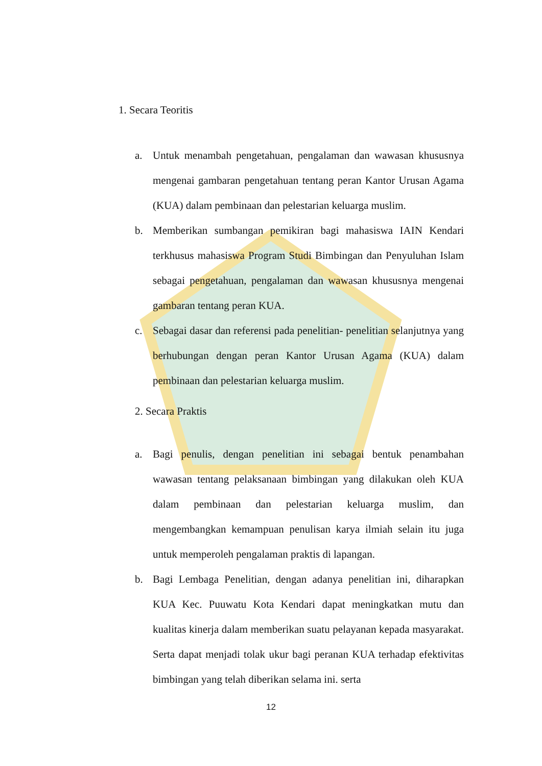1. Secara Teoritis
a. Untuk menambah pengetahuan, pengalaman dan wawasan khususnya mengenai gambaran pengetahuan tentang peran Kantor Urusan Agama (KUA) dalam pembinaan dan pelestarian keluarga muslim.
b. Memberikan sumbangan pemikiran bagi mahasiswa IAIN Kendari terkhusus mahasiswa Program Studi Bimbingan dan Penyuluhan Islam sebagai pengetahuan, pengalaman dan wawasan khususnya mengenai gambaran tentang peran KUA.
c. Sebagai dasar dan referensi pada penelitian- penelitian selanjutnya yang berhubungan dengan peran Kantor Urusan Agama (KUA) dalam pembinaan dan pelestarian keluarga muslim.
2. Secara Praktis
a. Bagi penulis, dengan penelitian ini sebagai bentuk penambahan wawasan tentang pelaksanaan bimbingan yang dilakukan oleh KUA dalam pembinaan dan pelestarian keluarga muslim, dan mengembangkan kemampuan penulisan karya ilmiah selain itu juga untuk memperoleh pengalaman praktis di lapangan.
b. Bagi Lembaga Penelitian, dengan adanya penelitian ini, diharapkan KUA Kec. Puuwatu Kota Kendari dapat meningkatkan mutu dan kualitas kinerja dalam memberikan suatu pelayanan kepada masyarakat. Serta dapat menjadi tolak ukur bagi peranan KUA terhadap efektivitas bimbingan yang telah diberikan selama ini. serta
12